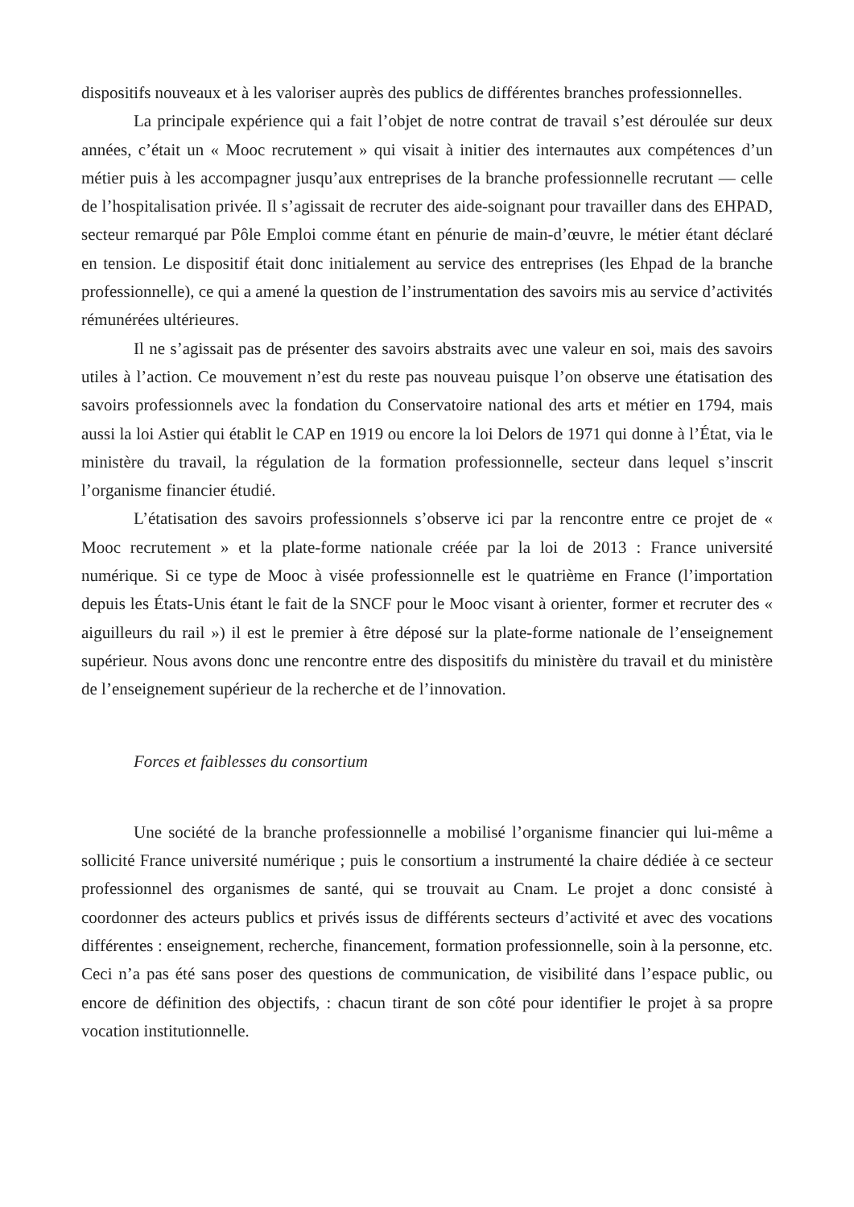dispositifs nouveaux et à les valoriser auprès des publics de différentes branches professionnelles.
La principale expérience qui a fait l’objet de notre contrat de travail s’est déroulée sur deux années, c’était un « Mooc recrutement » qui visait à initier des internautes aux compétences d’un métier puis à les accompagner jusqu’aux entreprises de la branche professionnelle recrutant — celle de l’hospitalisation privée. Il s’agissait de recruter des aide-soignant pour travailler dans des EHPAD, secteur remarqué par Pôle Emploi comme étant en pénurie de main-d’œuvre, le métier étant déclaré en tension. Le dispositif était donc initialement au service des entreprises (les Ehpad de la branche professionnelle), ce qui a amené la question de l’instrumentation des savoirs mis au service d’activités rémunérées ultérieures.
Il ne s’agissait pas de présenter des savoirs abstraits avec une valeur en soi, mais des savoirs utiles à l’action. Ce mouvement n’est du reste pas nouveau puisque l’on observe une étatisation des savoirs professionnels avec la fondation du Conservatoire national des arts et métier en 1794, mais aussi la loi Astier qui établit le CAP en 1919 ou encore la loi Delors de 1971 qui donne à l’État, via le ministère du travail, la régulation de la formation professionnelle, secteur dans lequel s’inscrit l’organisme financier étudié.
L’étatisation des savoirs professionnels s’observe ici par la rencontre entre ce projet de « Mooc recrutement » et la plate-forme nationale créée par la loi de 2013 : France université numérique. Si ce type de Mooc à visée professionnelle est le quatrième en France (l’importation depuis les États-Unis étant le fait de la SNCF pour le Mooc visant à orienter, former et recruter des « aiguilleurs du rail ») il est le premier à être déposé sur la plate-forme nationale de l’enseignement supérieur. Nous avons donc une rencontre entre des dispositifs du ministère du travail et du ministère de l’enseignement supérieur de la recherche et de l’innovation.
Forces et faiblesses du consortium
Une société de la branche professionnelle a mobilisé l’organisme financier qui lui-même a sollicité France université numérique ; puis le consortium a instrumenté la chaire dédiée à ce secteur professionnel des organismes de santé, qui se trouvait au Cnam. Le projet a donc consisté à coordonner des acteurs publics et privés issus de différents secteurs d’activité et avec des vocations différentes : enseignement, recherche, financement, formation professionnelle, soin à la personne, etc. Ceci n’a pas été sans poser des questions de communication, de visibilité dans l’espace public, ou encore de définition des objectifs, : chacun tirant de son côté pour identifier le projet à sa propre vocation institutionnelle.